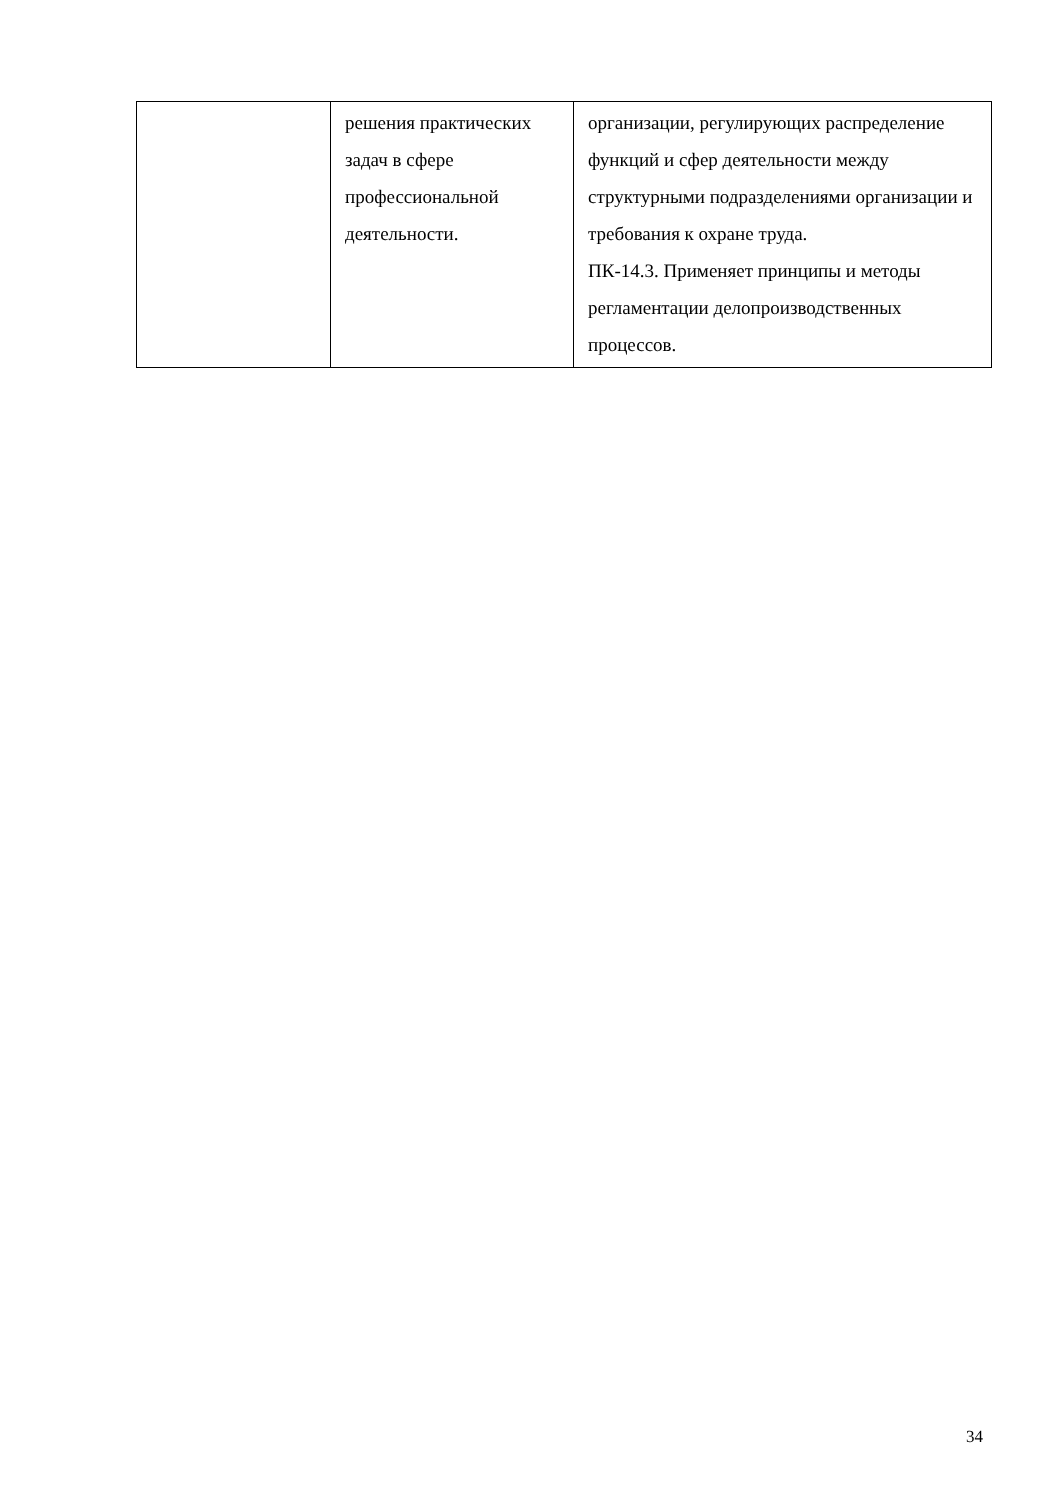| | решения практических задач в сфере профессиональной деятельности. | организации, регулирующих распределение функций и сфер деятельности между структурными подразделениями организации и требования к охране труда. ПК-14.3. Применяет принципы и методы регламентации делопроизводственных процессов. |
34